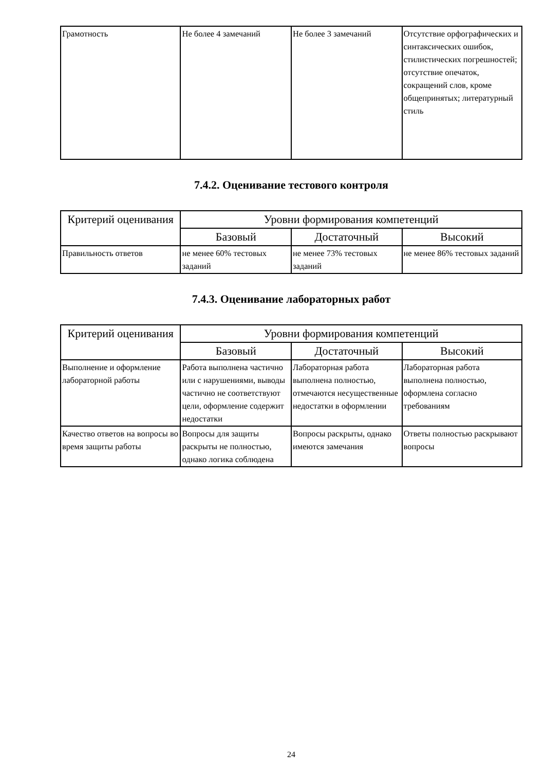| Грамотность | Не более 4 замечаний | Не более 3 замечаний | Отсутствие орфографических и синтаксических ошибок, стилистических погрешностей; отсутствие опечаток, сокращений слов, кроме общепринятых; литературный стиль |
7.4.2. Оценивание тестового контроля
| Критерий оценивания | Уровни формирования компетенций | | |
| --- | --- | --- | --- |
| | Базовый | Достаточный | Высокий |
| Правильность ответов | не менее 60% тестовых заданий | не менее 73% тестовых заданий | не менее 86% тестовых заданий |
7.4.3. Оценивание лабораторных работ
| Критерий оценивания | Уровни формирования компетенций | | |
| --- | --- | --- | --- |
| | Базовый | Достаточный | Высокий |
| Выполнение и оформление лабораторной работы | Работа выполнена частично или с нарушениями, выводы частично не соответствуют цели, оформление содержит недостатки | Лабораторная работа выполнена полностью, отмечаются несущественные недостатки в оформлении | Лабораторная работа выполнена полностью, оформлена согласно требованиям |
| Качество ответов на вопросы во время защиты работы | Вопросы для защиты раскрыты не полностью, однако логика соблюдена | Вопросы раскрыты, однако имеются замечания | Ответы полностью раскрывают вопросы |
24